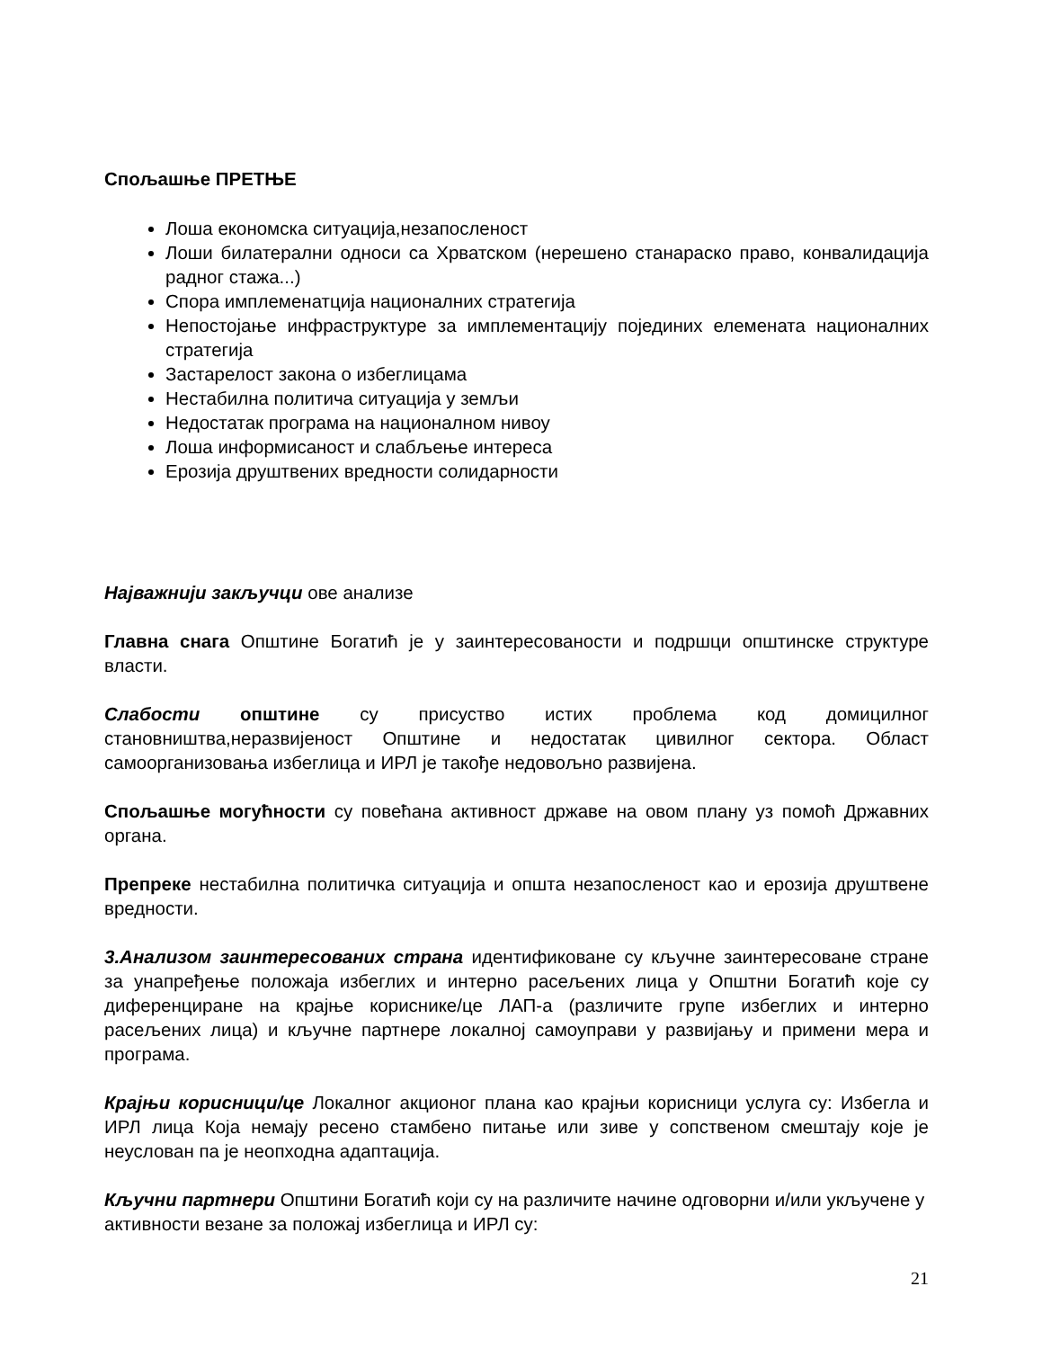Спољашње ПРЕТЊЕ
Лоша економска ситуација,незапосленост
Лоши билатерални односи са Хрватском (нерешено станараско право, конвалидација радног стажа...)
Спора имплеменатција националних стратегија
Непостојање инфраструктуре за имплементацију појединих елемената националних стратегија
Застарелост закона о избеглицама
Нестабилна политичa ситуација у земљи
Недостатак програма на националном нивоу
Лоша информисаност и слабљење интереса
Ерозија друштвених вредности солидарности
Најважнији закључци ове анализе
Главна снага Општине Богатић је у заинтересованости и подршци општинске структуре власти.
Слабости општине су присуство истих проблема код домицилног становништва,неразвијеност Општине и недостатак цивилног сектора. Област самоорганизовања избеглица и ИРЛ је такође недовољно развијена.
Спољашње могућности су повећана активност државе на овом плану уз помоћ Државних органа.
Препреке нестабилна политичка ситуација и општа незапосленост као и ерозија друштвене вредности.
3.Анализом заинтересованих страна идентификоване су кључне заинтересоване стране за унапређење положаја избеглих и интерно расељених лица у Општни Богатић које су диференциране на крајње кориснике/це ЛАП-а (различите групе избеглих и интерно расељених лица) и кључне партнере локалној самоуправи у развијању и примени мера и програма.
Крајњи корисници/це Локалног акционог плана као крајњи корисници услуга су: Избегла и ИРЛ лица Која немају ресено стамбено питање или зиве у сопственом смештају које је неуслован па је неопходна адаптација.
Кључни партнери Општини Богатић који су на различите начине одговорни и/или укључене у активности везане за положај избеглица и ИРЛ су:
21